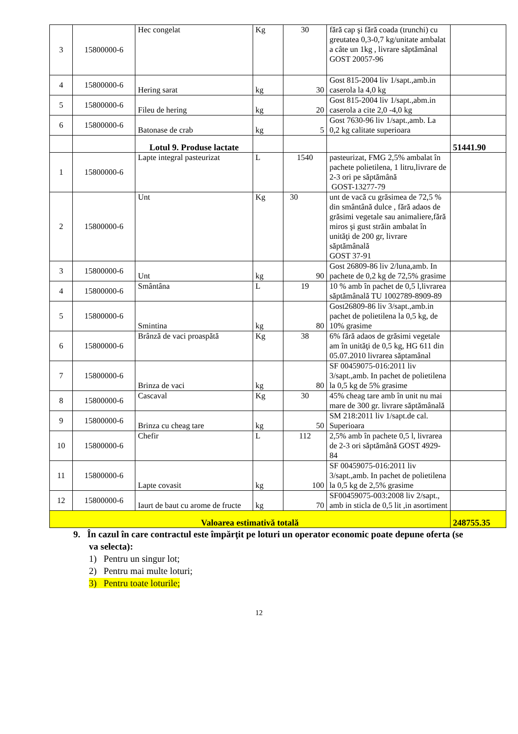| 3 | 15800000-6 | Hec congelat | Kg | 30 | fără cap şi fără coada (trunchi) cu greutatea 0,3-0,7 kg/unitate ambalat a câte un 1kg , livrare săptămânal GOST 20057-96 | |
| 4 | 15800000-6 | Hering sarat | kg | 30 | Gost 815-2004 liv 1/sapt.,amb.in caserola la 4,0 kg | |
| 5 | 15800000-6 | Fileu de hering | kg | 20 | Gost 815-2004 liv 1/sapt.,abm.in caserola a cite 2,0 -4,0 kg | |
| 6 | 15800000-6 | Batonase de crab | kg | 5 | Gost 7630-96 liv 1/sapt.,amb. La 0,2 kg calitate superioara | |
| | | Lotul 9. Produse lactate | | | | 51441.90 |
| 1 | 15800000-6 | Lapte integral pasteurizat | L | 1540 | pasteurizat, FMG 2,5% ambalat în pachete polietilena, 1 litru,livrare de 2-3 ori pe săptămână GOST-13277-79 | |
| 2 | 15800000-6 | Unt | Kg | 30 | unt de vacă cu grăsimea de 72,5 % din smântână dulce , fără adaos de grăsimi vegetale sau animaliere,fără miros şi gust străin ambalat în unităţi de 200 gr, livrare săptămânală GOST 37-91 | |
| 3 | 15800000-6 | Unt | kg | 90 | Gost 26809-86 liv 2/luna,amb. In pachete de 0,2 kg de 72,5% grasime | |
| 4 | 15800000-6 | Smântâna | L | 19 | 10 % amb în pachet de 0,5 l,livrarea săptămânală TU 1002789-8909-89 | |
| 5 | 15800000-6 | Smintina | kg | 80 | Gost26809-86 liv 3/sapt.,amb.in pachet de polietilena la 0,5 kg, de 10% grasime | |
| 6 | 15800000-6 | Brânză de vaci proaspătă | Kg | 38 | 6% fără adaos de grăsimi vegetale am în unităţi de 0,5 kg, HG 611 din 05.07.2010 livrarea săptamânal | |
| 7 | 15800000-6 | Brinza de vaci | kg | 80 | SF 00459075-016:2011 liv 3/sapt.,amb. In pachet de polietilena la 0,5 kg de 5% grasime | |
| 8 | 15800000-6 | Cascaval | Kg | 30 | 45% cheag tare amb în unit nu mai mare de 300 gr. livrare săptămânală | |
| 9 | 15800000-6 | Brinza cu cheag tare | kg | 50 | SM 218:2011 liv 1/sapt.de cal. Superioara | |
| 10 | 15800000-6 | Chefir | L | 112 | 2,5% amb în pachete 0,5 l, livrarea de 2-3 ori săptămână GOST 4929-84 | |
| 11 | 15800000-6 | Lapte covasit | kg | 100 | SF 00459075-016:2011 liv 3/sapt.,amb. In pachet de polietilena la 0,5 kg de 2,5% grasime | |
| 12 | 15800000-6 | Iaurt de baut cu arome de fructe | kg | 70 | SF00459075-003:2008 liv 2/sapt., amb in sticla de 0,5 lit ,in asortiment | |
| Valoarea estimativă totală | | | | | | 248755.35 |
9. În cazul în care contractul este împărţit pe loturi un operator economic poate depune oferta (se va selecta):
1) Pentru un singur lot;
2) Pentru mai multe loturi;
3) Pentru toate loturile;
12